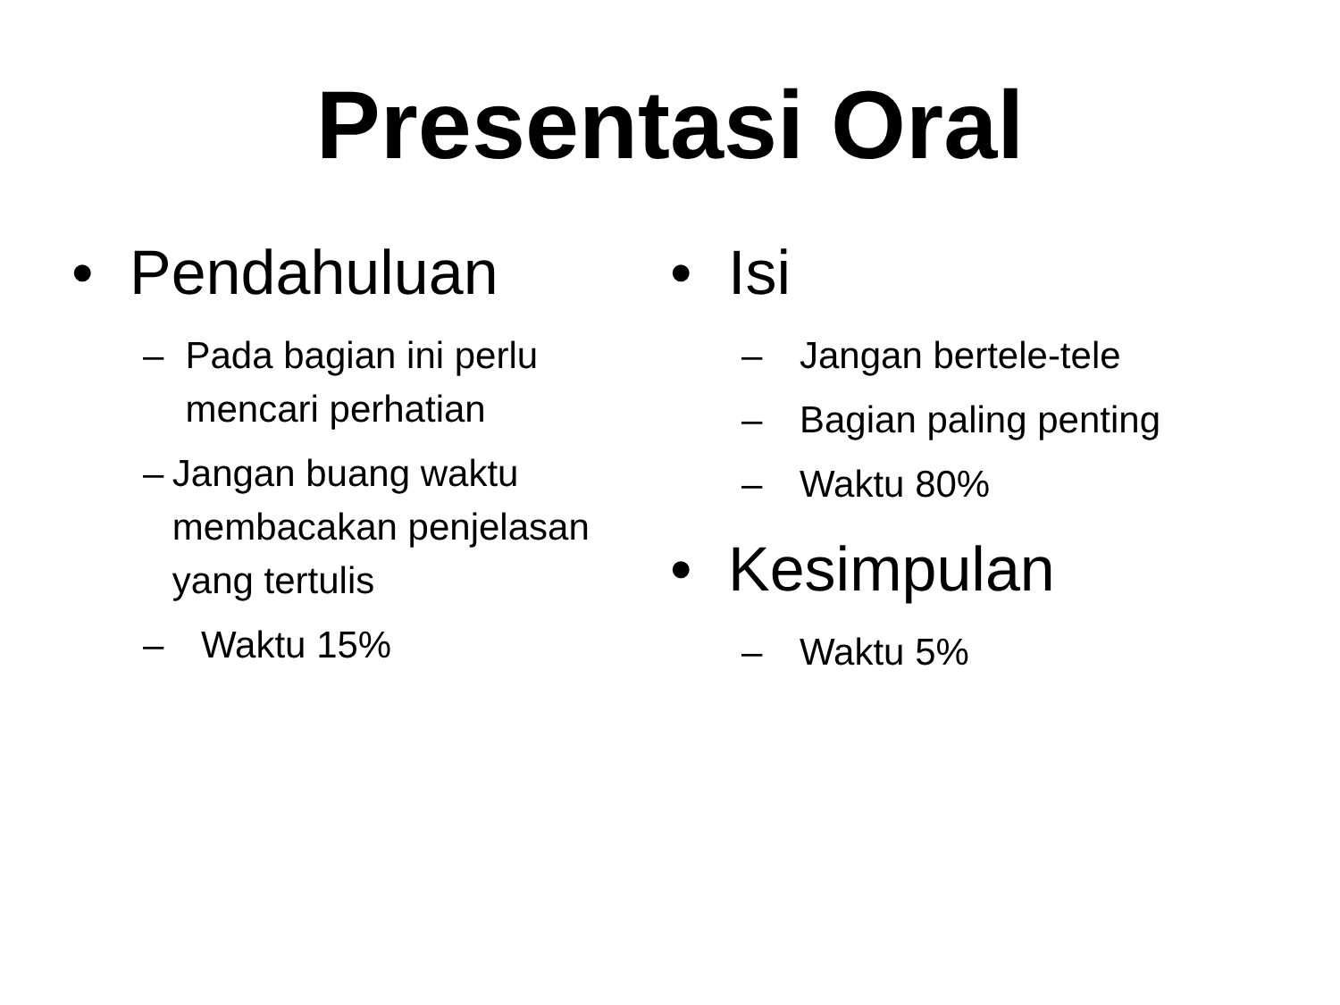Presentasi Oral
• Pendahuluan
– Pada bagian ini perlu mencari perhatian
– Jangan buang waktu membacakan penjelasan yang tertulis
– Waktu 15%
• Isi
– Jangan bertele-tele
– Bagian paling penting
– Waktu 80%
• Kesimpulan
– Waktu 5%